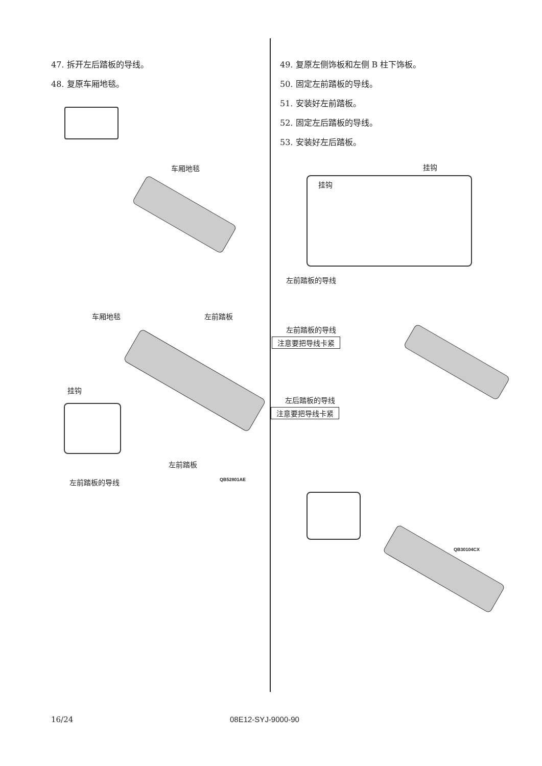47. 拆开左后踏板的导线。
48. 复原车厢地毯。
车厢地毯
左前踏板 车厢地毯
挂钩
左前踏板
左前踏板的导线 QB52801AE
49. 复原左侧饰板和左侧 B 柱下饰板。
50. 固定左前踏板的导线。
51. 安装好左前踏板。
52. 固定左后踏板的导线。
53. 安装好左后踏板。
挂钩
挂钩
左前踏板的导线
左前踏板的导线
注意要把导线卡紧
左后踏板的导线
注意要把导线卡紧
QB30104CX
16/24 08E12-SYJ-9000-90